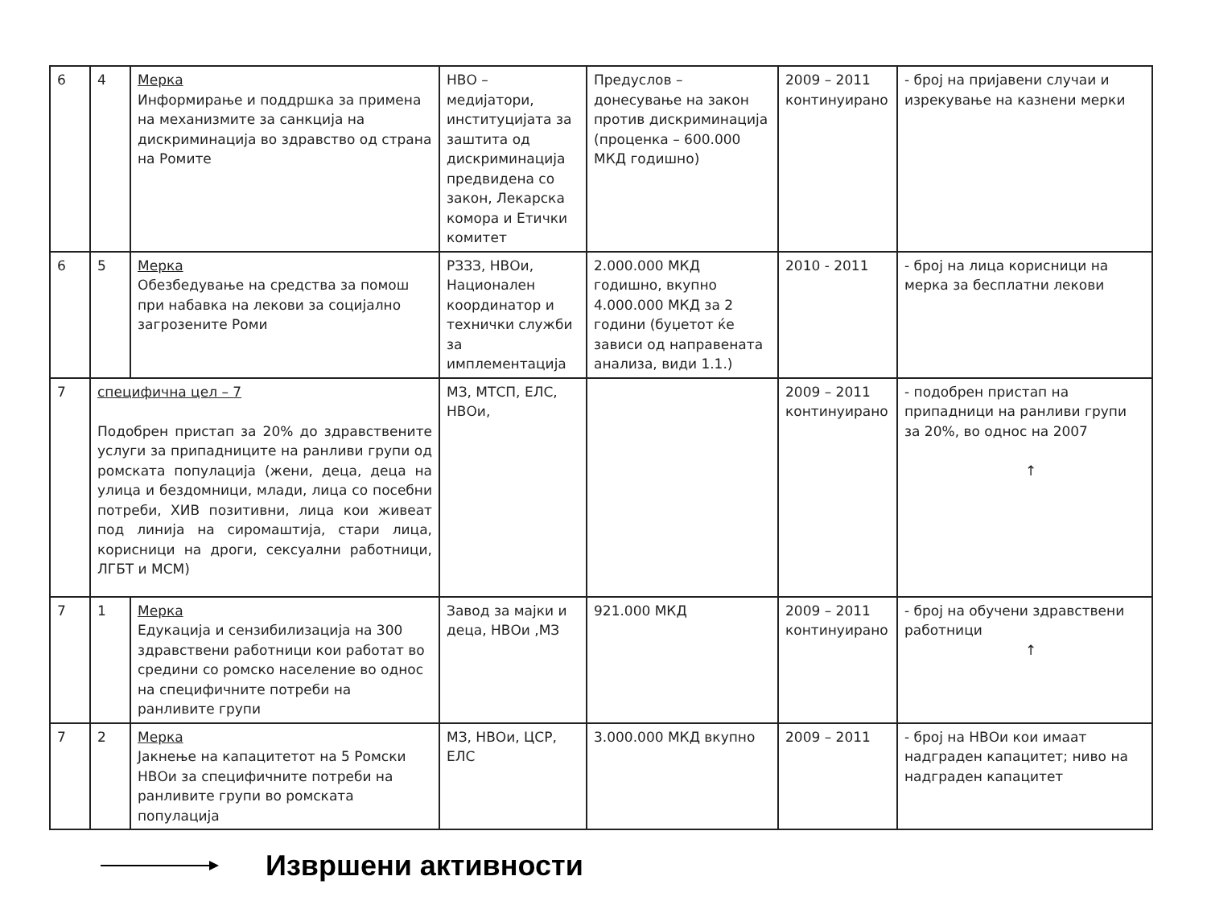| 6 | 4 | Мерка Информирање и поддршка за примена на механизмите за санкција на дискриминација во здравство од страна на Ромите | НВО – медијатори, институцијата за заштита од дискриминација предвидена со закон, Лекарска комора и Етички комитет | Предуслов – донесување на закон против дискриминација (проценка – 600.000 МКД годишно) | 2009 – 2011 континуирано | - број на пријавени случаи и изрекување на казнени мерки |
| 6 | 5 | Мерка Обезбедување на средства за помош при набавка на лекови за социјално загрозените Роми | РЗЗЗ, НВОи, Национален координатор и технички служби за имплементација | 2.000.000 МКД годишно, вкупно 4.000.000 МКД за 2 години (буџетот ќе зависи од направената анализа, види 1.1.) | 2010 - 2011 | - број на лица корисници на мерка за бесплатни лекови |
| 7 | специфична цел – 7 Подобрен пристап за 20% до здравствените услуги за припадниците на ранливи групи од ромската популација (жени, деца, деца на улица и бездомници, млади, лица со посебни потреби, ХИВ позитивни, лица кои живеат под линија на сиромаштија, стари лица, корисници на дроги, сексуални работници, ЛГБТ и МСМ) | | МЗ, МТСП, ЕЛС, НВОи, | | 2009 – 2011 континуирано | - подобрен пристап на припадници на ранливи групи за 20%, во однос на 2007 ↑ |
| 7 | 1 | Мерка Едукација и сензибилизација на 300 здравствени работници кои работат во средини со ромско население во однос на специфичните потреби на ранливите групи | Завод за мајки и деца, НВОи ,МЗ | 921.000 МКД | 2009 – 2011 континуирано | - број на обучени здравствени работници ↑ |
| 7 | 2 | Мерка Јакнење на капацитетот на 5 Ромски НВОи за специфичните потреби на ранливите групи во ромската популација | МЗ, НВОи, ЦСР, ЕЛС | 3.000.000 МКД вкупно | 2009 – 2011 | - број на НВОи кои имаат надграден капацитет; ниво на надграден капацитет |
Извршени активности